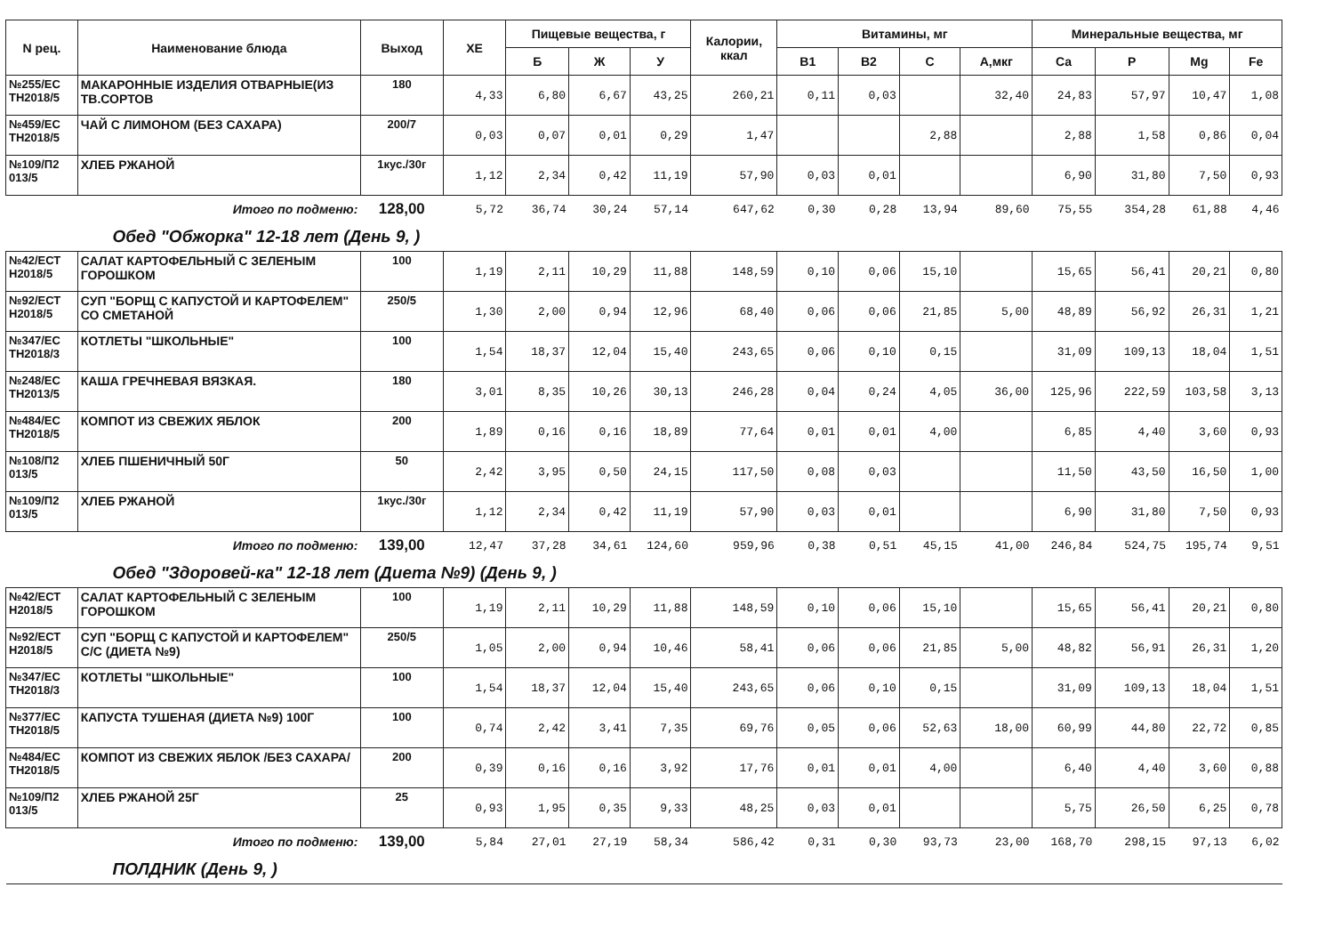| N рец. | Наименование блюда | Выход | ХЕ | Пищевые вещества, г | | | Калории, ккал | Витамины, мг | | | | Минеральные вещества, мг | | | |
| --- | --- | --- | --- | --- | --- | --- | --- | --- | --- | --- | --- | --- | --- | --- | --- |
| | | | | Б | Ж | У | | B1 | B2 | C | A,мкг | Ca | P | Mg | Fe |
| №255/ЕС ТН2018/5 | МАКАРОННЫЕ ИЗДЕЛИЯ ОТВАРНЫЕ(ИЗ ТВ.СОРТОВ | 180 | 4,33 | 6,80 | 6,67 | 43,25 | 260,21 | 0,11 | 0,03 | | 32,40 | 24,83 | 57,97 | 10,47 | 1,08 |
| №459/ЕС ТН2018/5 | ЧАЙ С ЛИМОНОМ (БЕЗ САХАРА) | 200/7 | 0,03 | 0,07 | 0,01 | 0,29 | 1,47 | | | 2,88 | | 2,88 | 1,58 | 0,86 | 0,04 |
| №109/П2 013/5 | ХЛЕБ РЖАНОЙ | 1кус./30г | 1,12 | 2,34 | 0,42 | 11,19 | 57,90 | 0,03 | 0,01 | | | 6,90 | 31,80 | 7,50 | 0,93 |
| Итого по подменю: | | 128,00 | 5,72 | 36,74 | 30,24 | 57,14 | 647,62 | 0,30 | 0,28 | 13,94 | 89,60 | 75,55 | 354,28 | 61,88 | 4,46 |
| Обед "Обжорка" 12-18 лет (День 9, ) | | | | | | | | | | | | | | | |
| №42/ЕСТ Н2018/5 | САЛАТ КАРТОФЕЛЬНЫЙ С ЗЕЛЕНЫМ ГОРОШКОМ | 100 | 1,19 | 2,11 | 10,29 | 11,88 | 148,59 | 0,10 | 0,06 | 15,10 | | 15,65 | 56,41 | 20,21 | 0,80 |
| №92/ЕСТ Н2018/5 | СУП "БОРЩ С КАПУСТОЙ И КАРТОФЕЛЕМ" СО СМЕТАНОЙ | 250/5 | 1,30 | 2,00 | 0,94 | 12,96 | 68,40 | 0,06 | 0,06 | 21,85 | 5,00 | 48,89 | 56,92 | 26,31 | 1,21 |
| №347/ЕС ТН2018/3 | КОТЛЕТЫ "ШКОЛЬНЫЕ" | 100 | 1,54 | 18,37 | 12,04 | 15,40 | 243,65 | 0,06 | 0,10 | 0,15 | | 31,09 | 109,13 | 18,04 | 1,51 |
| №248/ЕС ТН2013/5 | КАША ГРЕЧНЕВАЯ ВЯЗКАЯ. | 180 | 3,01 | 8,35 | 10,26 | 30,13 | 246,28 | 0,04 | 0,24 | 4,05 | 36,00 | 125,96 | 222,59 | 103,58 | 3,13 |
| №484/ЕС ТН2018/5 | КОМПОТ ИЗ СВЕЖИХ ЯБЛОК | 200 | 1,89 | 0,16 | 0,16 | 18,89 | 77,64 | 0,01 | 0,01 | 4,00 | | 6,85 | 4,40 | 3,60 | 0,93 |
| №108/П2 013/5 | ХЛЕБ ПШЕНИЧНЫЙ 50Г | 50 | 2,42 | 3,95 | 0,50 | 24,15 | 117,50 | 0,08 | 0,03 | | | 11,50 | 43,50 | 16,50 | 1,00 |
| №109/П2 013/5 | ХЛЕБ РЖАНОЙ | 1кус./30г | 1,12 | 2,34 | 0,42 | 11,19 | 57,90 | 0,03 | 0,01 | | | 6,90 | 31,80 | 7,50 | 0,93 |
| Итого по подменю: | | 139,00 | 12,47 | 37,28 | 34,61 | 124,60 | 959,96 | 0,38 | 0,51 | 45,15 | 41,00 | 246,84 | 524,75 | 195,74 | 9,51 |
| Обед "Здоровей-ка" 12-18 лет (Диета №9) (День 9, ) | | | | | | | | | | | | | | | |
| №42/ЕСТ Н2018/5 | САЛАТ КАРТОФЕЛЬНЫЙ С ЗЕЛЕНЫМ ГОРОШКОМ | 100 | 1,19 | 2,11 | 10,29 | 11,88 | 148,59 | 0,10 | 0,06 | 15,10 | | 15,65 | 56,41 | 20,21 | 0,80 |
| №92/ЕСТ Н2018/5 | СУП "БОРЩ С КАПУСТОЙ И КАРТОФЕЛЕМ" С/С (ДИЕТА №9) | 250/5 | 1,05 | 2,00 | 0,94 | 10,46 | 58,41 | 0,06 | 0,06 | 21,85 | 5,00 | 48,82 | 56,91 | 26,31 | 1,20 |
| №347/ЕС ТН2018/3 | КОТЛЕТЫ "ШКОЛЬНЫЕ" | 100 | 1,54 | 18,37 | 12,04 | 15,40 | 243,65 | 0,06 | 0,10 | 0,15 | | 31,09 | 109,13 | 18,04 | 1,51 |
| №377/ЕС ТН2018/5 | КАПУСТА ТУШЕНАЯ (ДИЕТА №9) 100Г | 100 | 0,74 | 2,42 | 3,41 | 7,35 | 69,76 | 0,05 | 0,06 | 52,63 | 18,00 | 60,99 | 44,80 | 22,72 | 0,85 |
| №484/ЕС ТН2018/5 | КОМПОТ ИЗ СВЕЖИХ ЯБЛОК /БЕЗ САХАРА/ | 200 | 0,39 | 0,16 | 0,16 | 3,92 | 17,76 | 0,01 | 0,01 | 4,00 | | 6,40 | 4,40 | 3,60 | 0,88 |
| №109/П2 013/5 | ХЛЕБ РЖАНОЙ 25Г | 25 | 0,93 | 1,95 | 0,35 | 9,33 | 48,25 | 0,03 | 0,01 | | | 5,75 | 26,50 | 6,25 | 0,78 |
| Итого по подменю: | | 139,00 | 5,84 | 27,01 | 27,19 | 58,34 | 586,42 | 0,31 | 0,30 | 93,73 | 23,00 | 168,70 | 298,15 | 97,13 | 6,02 |
| ПОЛДНИК (День 9, ) | | | | | | | | | | | | | | | |